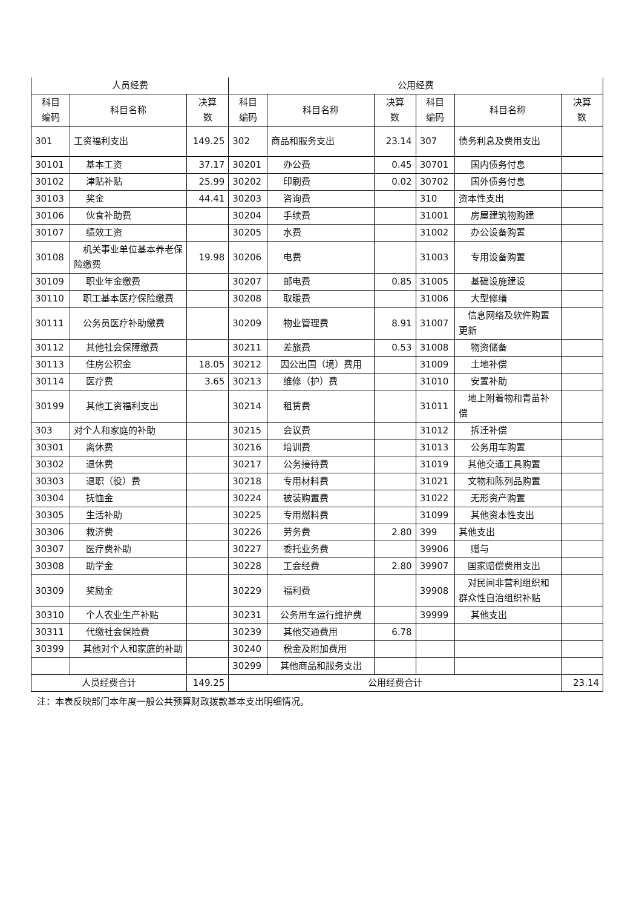| 人员经费 | | | 公用经费 | | | | | |
| --- | --- | --- | --- | --- | --- | --- | --- | --- |
| 科目 编码 | 科目名称 | 决算 数 | 科目 编码 | 科目名称 | 决算 数 | 科目 编码 | 科目名称 | 决算 数 |
| 301 | 工资福利支出 | 149.25 | 302 | 商品和服务支出 | 23.14 | 307 | 债务利息及费用支出 | |
| 30101 | 基本工资 | 37.17 | 30201 | 办公费 | 0.45 | 30701 | 国内债务付息 | |
| 30102 | 津贴补贴 | 25.99 | 30202 | 印刷费 | 0.02 | 30702 | 国外债务付息 | |
| 30103 | 奖金 | 44.41 | 30203 | 咨询费 | | 310 | 资本性支出 | |
| 30106 | 伙食补助费 | | 30204 | 手续费 | | 31001 | 房屋建筑物购建 | |
| 30107 | 绩效工资 | | 30205 | 水费 | | 31002 | 办公设备购置 | |
| 30108 | 机关事业单位基本养老保险缴费 | 19.98 | 30206 | 电费 | | 31003 | 专用设备购置 | |
| 30109 | 职业年金缴费 | | 30207 | 邮电费 | 0.85 | 31005 | 基础设施建设 | |
| 30110 | 职工基本医疗保险缴费 | | 30208 | 取暖费 | | 31006 | 大型修缮 | |
| 30111 | 公务员医疗补助缴费 | | 30209 | 物业管理费 | 8.91 | 31007 | 信息网络及软件购置更新 | |
| 30112 | 其他社会保障缴费 | | 30211 | 差旅费 | 0.53 | 31008 | 物资储备 | |
| 30113 | 住房公积金 | 18.05 | 30212 | 因公出国（境）费用 | | 31009 | 土地补偿 | |
| 30114 | 医疗费 | 3.65 | 30213 | 维修（护）费 | | 31010 | 安置补助 | |
| 30199 | 其他工资福利支出 | | 30214 | 租赁费 | | 31011 | 地上附着物和青苗补偿 | |
| 303 | 对个人和家庭的补助 | | 30215 | 会议费 | | 31012 | 拆迁补偿 | |
| 30301 | 离休费 | | 30216 | 培训费 | | 31013 | 公务用车购置 | |
| 30302 | 退休费 | | 30217 | 公务接待费 | | 31019 | 其他交通工具购置 | |
| 30303 | 退职（役）费 | | 30218 | 专用材料费 | | 31021 | 文物和陈列品购置 | |
| 30304 | 抚恤金 | | 30224 | 被装购置费 | | 31022 | 无形资产购置 | |
| 30305 | 生活补助 | | 30225 | 专用燃料费 | | 31099 | 其他资本性支出 | |
| 30306 | 救济费 | | 30226 | 劳务费 | 2.80 | 399 | 其他支出 | |
| 30307 | 医疗费补助 | | 30227 | 委托业务费 | | 39906 | 赠与 | |
| 30308 | 助学金 | | 30228 | 工会经费 | 2.80 | 39907 | 国家赔偿费用支出 | |
| 30309 | 奖励金 | | 30229 | 福利费 | | 39908 | 对民间非营利组织和群众性自治组织补贴 | |
| 30310 | 个人农业生产补贴 | | 30231 | 公务用车运行维护费 | | 39999 | 其他支出 | |
| 30311 | 代缴社会保险费 | | 30239 | 其他交通费用 | 6.78 | | | |
| 30399 | 其他对个人和家庭的补助 | | 30240 | 税金及附加费用 | | | | |
| | | | 30299 | 其他商品和服务支出 | | | | |
| 人员经费合计 | | 149.25 | 公用经费合计 | | | | | 23.14 |
注：本表反映部门本年度一般公共预算财政拨款基本支出明细情况。